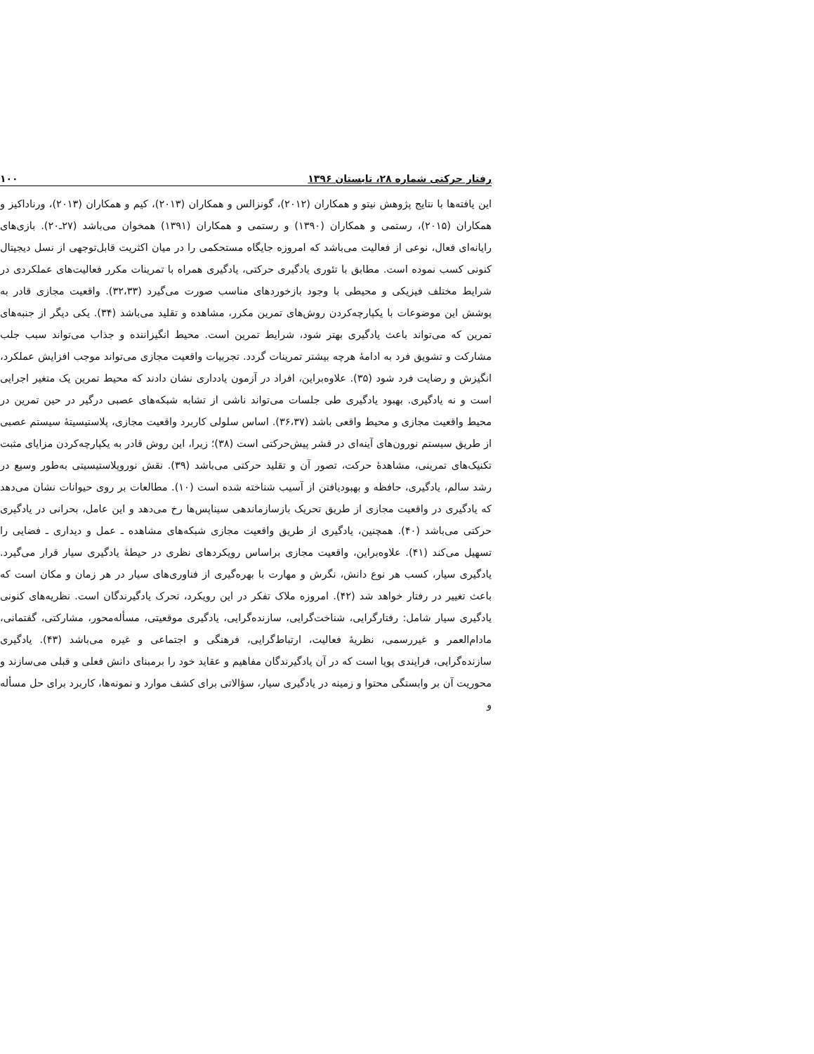رفتار حرکتی شماره ۲۸، تابستان ۱۳۹۶ ۱۰۰
این یافته‌ها با نتایج پژوهش نیتو و همکاران (۲۰۱۲)، گونزالس و همکاران (۲۰۱۳)، کیم و همکاران (۲۰۱۳)، ورناداکیز و همکاران (۲۰۱۵)، رستمی و همکاران (۱۳۹۰) و رستمی و همکاران (۱۳۹۱) همخوان می‌باشد (۲۷ـ۲۰). بازی‌های رایانه‌ای فعال، نوعی از فعالیت می‌باشد که امروزه جایگاه مستحکمی را در میان اکثریت قابل‌توجهی از نسل دیجیتال کنونی کسب نموده است. مطابق با تئوری یادگیری حرکتی، یادگیری همراه با تمرینات مکرر فعالیت‌های عملکردی در شرایط مختلف فیزیکی و محیطی با وجود بازخوردهای مناسب صورت می‌گیرد (۳۲،۳۳). واقعیت مجازی قادر به پوشش این موضوعات با یکپارچه‌کردن روش‌های تمرین مکرر، مشاهده و تقلید می‌باشد (۳۴). یکی دیگر از جنبه‌های تمرین که می‌تواند باعث یادگیری بهتر شود، شرایط تمرین است. محیط انگیزاننده و جذاب می‌تواند سبب جلب مشارکت و تشویق فرد به ادامهٔ هرچه بیشتر تمرینات گردد. تجربیات واقعیت مجازی می‌تواند موجب افزایش عملکرد، انگیزش و رضایت فرد شود (۳۵). علاوه‌براین، افراد در آزمون یادداری نشان دادند که محیط تمرین یک متغیر اجرایی است و نه یادگیری. بهبود یادگیری طی جلسات می‌تواند ناشی از تشابه شبکه‌های عصبی درگیر در حین تمرین در محیط واقعیت مجازی و محیط واقعی باشد (۳۶،۳۷). اساس سلولی کاربرد واقعیت مجازی، پلاستیسیتهٔ سیستم عصبی از طریق سیستم نورون‌های آینه‌ای در قشر پیش‌حرکتی است (۳۸)؛ زیرا، این روش قادر به یکپارچه‌کردن مزایای مثبت تکنیک‌های تمرینی، مشاهدهٔ حرکت، تصور آن و تقلید حرکتی می‌باشد (۳۹). نقش نوروپلاستیسیتی به‌طور وسیع در رشد سالم، یادگیری، حافظه و بهبودیافتن از آسیب شناخته شده است (۱۰). مطالعات بر روی حیوانات نشان می‌دهد که یادگیری در واقعیت مجازی از طریق تحریک بازسازماندهی سیناپس‌ها رخ می‌دهد و این عامل، بحرانی در یادگیری حرکتی می‌باشد (۴۰). همچنین، یادگیری از طریق واقعیت مجازی شبکه‌های مشاهده ـ عمل و دیداری ـ فضایی را تسهیل می‌کند (۴۱). علاوه‌براین، واقعیت مجازی براساس رویکردهای نظری در حیطهٔ یادگیری سیار قرار می‌گیرد. یادگیری سیار، کسب هر نوع دانش، نگرش و مهارت با بهره‌گیری از فناوری‌های سیار در هر زمان و مکان است که باعث تغییر در رفتار خواهد شد (۴۲). امروزه ملاک تفکر در این رویکرد، تحرک یادگیرندگان است. نظریه‌های کنونی یادگیری سیار شامل: رفتارگرایی، شناخت‌گرایی، سازنده‌گرایی، یادگیری موقعیتی، مسأله‌محور، مشارکتی، گفتمانی، مادام‌العمر و غیررسمی، نظریهٔ فعالیت، ارتباط‌گرایی، فرهنگی و اجتماعی و غیره می‌باشد (۴۳). یادگیری سازنده‌گرایی، فرایندی پویا است که در آن یادگیرندگان مفاهیم و عقاید خود را برمبنای دانش فعلی و قبلی می‌سازند و محوریت آن بر وابستگی محتوا و زمینه در یادگیری سیار، سؤالاتی برای کشف موارد و نمونه‌ها، کاربرد برای حل مسأله و